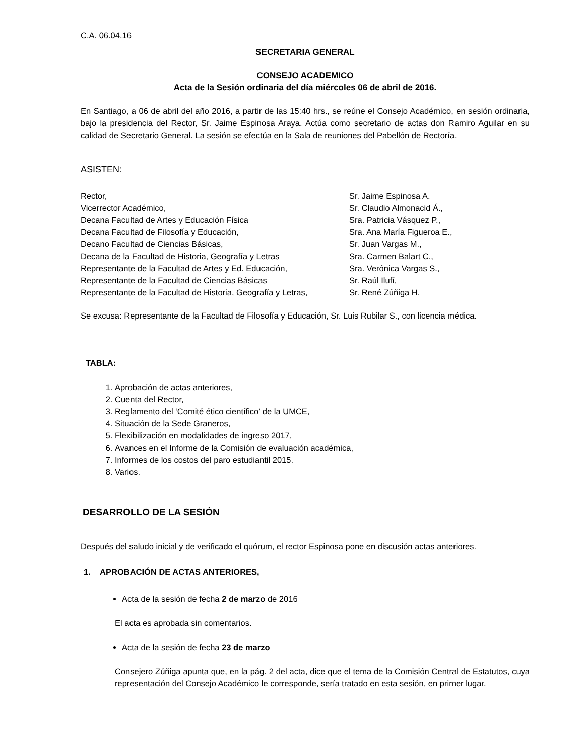C.A. 06.04.16
SECRETARIA GENERAL
CONSEJO ACADEMICO
Acta de la Sesión ordinaria del día miércoles 06 de abril de 2016.
En Santiago, a 06 de abril del año 2016, a partir de las 15:40 hrs., se reúne el Consejo Académico, en sesión ordinaria, bajo la presidencia del Rector, Sr. Jaime Espinosa Araya. Actúa como secretario de actas don Ramiro Aguilar en su calidad de Secretario General. La sesión se efectúa en la Sala de reuniones del Pabellón de Rectoría.
ASISTEN:
| Rector, | Sr. Jaime Espinosa A. |
| Vicerrector Académico, | Sr. Claudio Almonacid Á., |
| Decana Facultad de Artes y Educación Física | Sra. Patricia Vásquez P., |
| Decana Facultad de Filosofía y Educación, | Sra. Ana María Figueroa E., |
| Decano Facultad de Ciencias Básicas, | Sr. Juan Vargas M., |
| Decana de la Facultad de Historia, Geografía y Letras | Sra. Carmen Balart C., |
| Representante de la Facultad de Artes y Ed. Educación, | Sra. Verónica Vargas S., |
| Representante de la Facultad de Ciencias Básicas | Sr. Raúl Ilufí, |
| Representante de la Facultad de Historia, Geografía y Letras, | Sr. René Zúñiga H. |
Se excusa: Representante de la Facultad de Filosofía y Educación, Sr. Luis Rubilar S., con licencia médica.
TABLA:
1. Aprobación de actas anteriores,
2. Cuenta del Rector,
3. Reglamento del ‘Comité ético científico’ de la UMCE,
4. Situación de la Sede Graneros,
5. Flexibilización en modalidades de ingreso 2017,
6. Avances en el Informe de la Comisión de evaluación académica,
7. Informes de los costos del paro estudiantil 2015.
8. Varios.
DESARROLLO DE LA SESIÓN
Después del saludo inicial y de verificado el quórum, el rector Espinosa pone en discusión actas anteriores.
1. APROBACIÓN DE ACTAS ANTERIORES,
Acta de la sesión de fecha 2 de marzo de 2016
El acta es aprobada sin comentarios.
Acta de la sesión de fecha 23 de marzo
Consejero Zúñiga apunta que, en la pág. 2 del acta, dice que el tema de la Comisión Central de Estatutos, cuya representación del Consejo Académico le corresponde, sería tratado en esta sesión, en primer lugar.